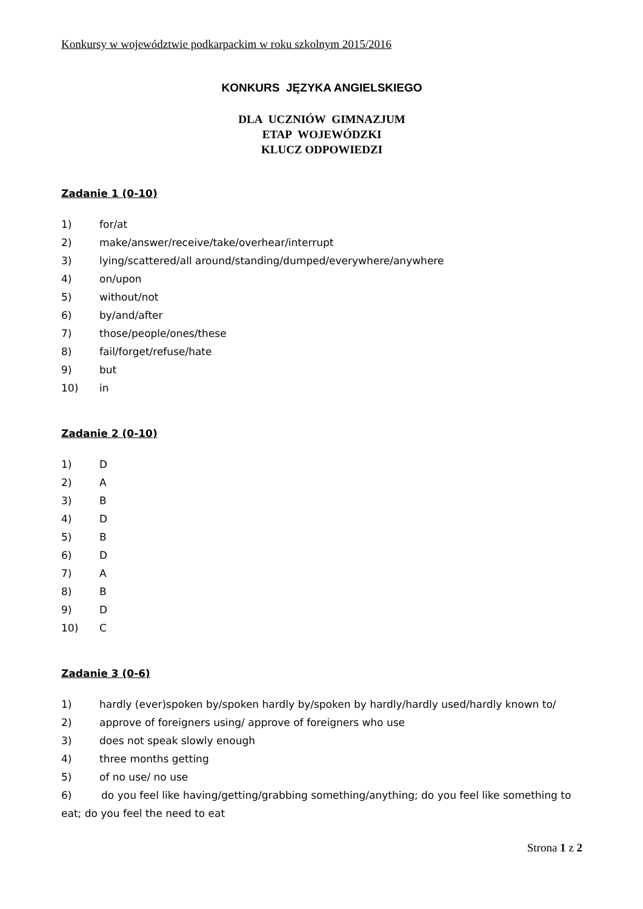Konkursy w województwie podkarpackim w roku szkolnym 2015/2016
KONKURS JĘZYKA ANGIELSKIEGO
DLA UCZNIÓW GIMNAZJUM
ETAP WOJEWÓDZKI
KLUCZ ODPOWIEDZI
Zadanie 1 (0-10)
1) for/at
2) make/answer/receive/take/overhear/interrupt
3) lying/scattered/all around/standing/dumped/everywhere/anywhere
4) on/upon
5) without/not
6) by/and/after
7) those/people/ones/these
8) fail/forget/refuse/hate
9) but
10) in
Zadanie 2 (0-10)
1) D
2) A
3) B
4) D
5) B
6) D
7) A
8) B
9) D
10) C
Zadanie 3 (0-6)
1) hardly (ever)spoken by/spoken hardly by/spoken by hardly/hardly used/hardly known to/
2) approve of foreigners using/ approve of foreigners who use
3) does not speak slowly enough
4) three months getting
5) of no use/ no use
6) do you feel like having/getting/grabbing something/anything; do you feel like something to eat; do you feel the need to eat
Strona 1 z 2